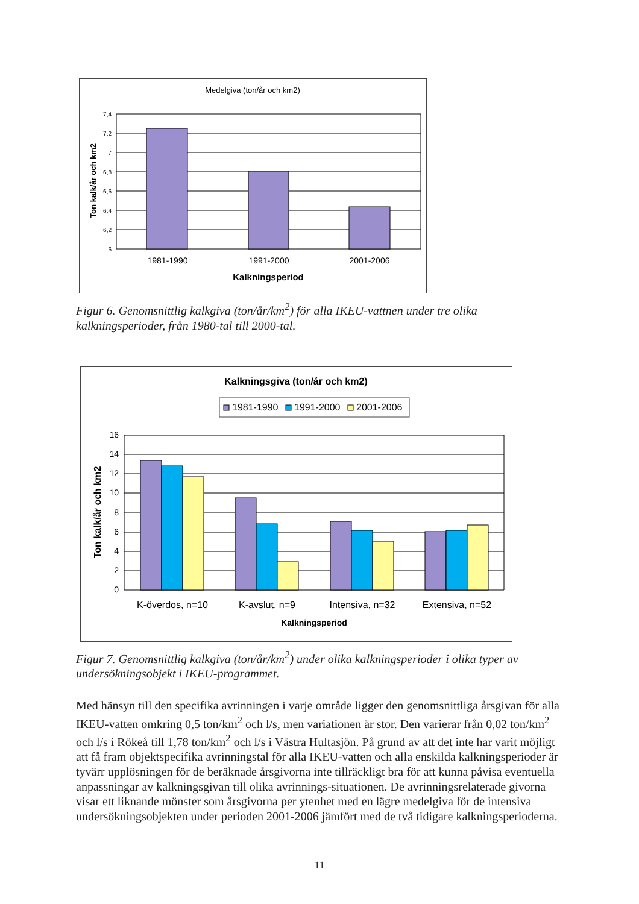Medelgiva (ton/år och km2)
7,4
7,2
7
6,8
6,6
6,4
6,2
6
1981-1990
1991-2000
2001-2006
Kalkningsperiod
Ton kalk/år och km2
Figur 6. Genomsnittlig kalkgiva (ton/år/km<sup>2</sup>) för alla IKEU-vattnen under tre olika kalkningsperioder, från 1980-tal till 2000-tal.
Kalkningsgiva (ton/år och km2)
1981-1990
1991-2000
2001-2006
16
14
12
10
8
6
4
2
0
K-överdos, n=10
K-avslut, n=9
Intensiva, n=32
Extensiva, n=52
Kalkningsperiod
Ton kalk/år och km2
Figur 7. Genomsnittlig kalkgiva (ton/år/km<sup>2</sup>) under olika kalkningsperioder i olika typer av undersökningsobjekt i IKEU-programmet.
Med hänsyn till den specifika avrinningen i varje område ligger den genomsnittliga årsgivan för alla IKEU-vatten omkring 0,5 ton/km<sup>2</sup> och l/s, men variationen är stor. Den varierar från 0,02 ton/km<sup>2</sup> och l/s i Rökeå till 1,78 ton/km<sup>2</sup> och l/s i Västra Hultasjön. På grund av att det inte har varit möjligt att få fram objektspecifika avrinningstal för alla IKEU-vatten och alla enskilda kalkningsperioder är tyvärr upplösningen för de beräknade årsgivorna inte tillräckligt bra för att kunna påvisa eventuella anpassningar av kalkningsgivan till olika avrinnings-situationen. De avrinningsrelaterade givorna visar ett liknande mönster som årsgivorna per ytenhet med en lägre medelgiva för de intensiva undersökningsobjekten under perioden 2001-2006 jämfört med de två tidigare kalkningsperioderna.
11